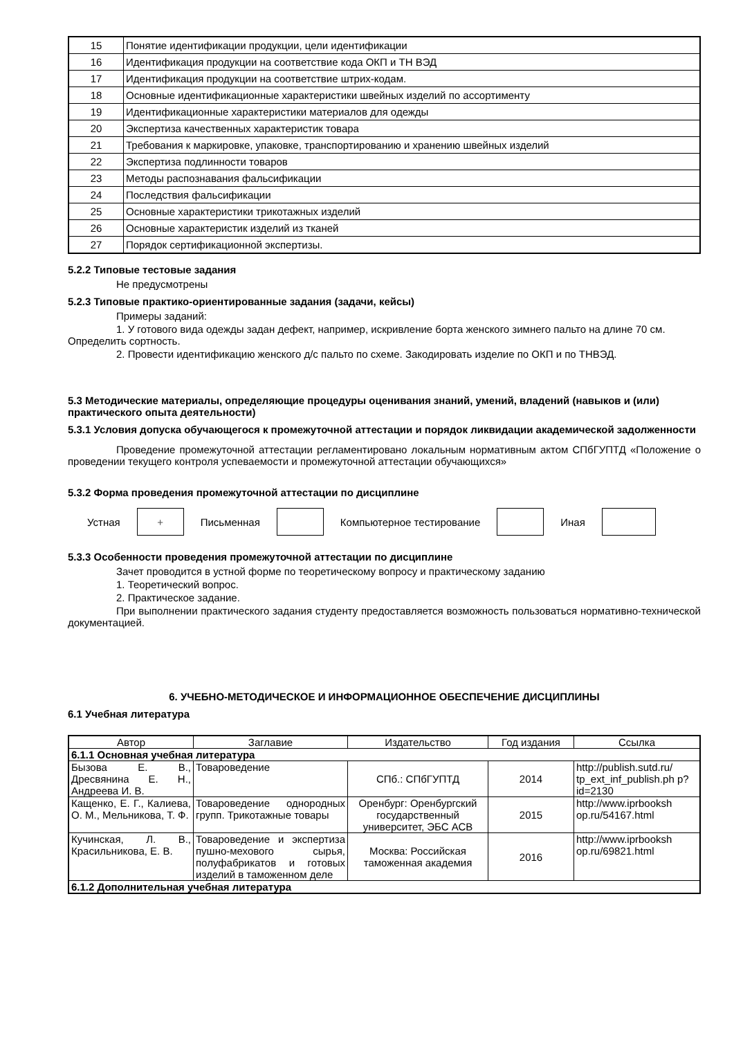| 15 | Понятие идентификации продукции, цели идентификации |
| 16 | Идентификация продукции на соответствие кода ОКП и ТН ВЭД |
| 17 | Идентификация продукции на соответствие штрих-кодам. |
| 18 | Основные идентификационные характеристики швейных изделий по ассортименту |
| 19 | Идентификационные характеристики материалов для одежды |
| 20 | Экспертиза качественных характеристик товара |
| 21 | Требования к маркировке, упаковке, транспортированию и хранению швейных изделий |
| 22 | Экспертиза подлинности товаров |
| 23 | Методы распознавания фальсификации |
| 24 | Последствия фальсификации |
| 25 | Основные характеристики трикотажных изделий |
| 26 | Основные характеристик изделий из тканей |
| 27 | Порядок сертификационной экспертизы. |
5.2.2 Типовые тестовые задания
Не предусмотрены
5.2.3 Типовые практико-ориентированные задания (задачи, кейсы)
Примеры заданий:
1. У готового вида одежды задан дефект, например, искривление борта женского зимнего пальто на длине 70 см. Определить сортность.
2. Провести идентификацию женского д/с пальто по схеме. Закодировать изделие по ОКП и по ТНВЭД.
5.3 Методические материалы, определяющие процедуры оценивания знаний, умений, владений (навыков и (или) практического опыта деятельности)
5.3.1 Условия допуска обучающегося к промежуточной аттестации и порядок ликвидации академической задолженности
Проведение промежуточной аттестации регламентировано локальным нормативным актом СПбГУПТД «Положение о проведении текущего контроля успеваемости и промежуточной аттестации обучающихся»
5.3.2 Форма проведения промежуточной аттестации по дисциплине
Устная
+
Письменная Компьютерное тестирование Иная
5.3.3 Особенности проведения промежуточной аттестации по дисциплине
Зачет проводится в устной форме по теоретическому вопросу и практическому заданию
1. Теоретический вопрос.
2. Практическое задание.
При выполнении практического задания студенту предоставляется возможность пользоваться нормативно-технической документацией.
6. УЧЕБНО-МЕТОДИЧЕСКОЕ И ИНФОРМАЦИОННОЕ ОБЕСПЕЧЕНИЕ ДИСЦИПЛИНЫ
6.1 Учебная литература
| Автор | Заглавие | Издательство | Год издания | Ссылка |
| 6.1.1 Основная учебная литература | | | | |
| Бызова Е. В., Дресвянина Е. Н., Андреева И. В. | Товароведение | СПб.: СПбГУПТД | 2014 | http://publish.sutd.ru/ tp_ext_inf_publish.ph p?id=2130 |
| Кащенко, Е. Г., Калиева, О. М., Мельникова, Т. Ф. | Товароведение однородных групп. Трикотажные товары | Оренбург: Оренбургский государственный университет, ЭБС АСВ | 2015 | http://www.iprbooksh op.ru/54167.html |
| Кучинская, Л. В., Красильникова, Е. В. | Товароведение и экспертиза пушно-мехового сырья, полуфабрикатов и готовых изделий в таможенном деле | Москва: Российская таможенная академия | 2016 | http://www.iprbooksh op.ru/69821.html |
| 6.1.2 Дополнительная учебная литература | | | | |